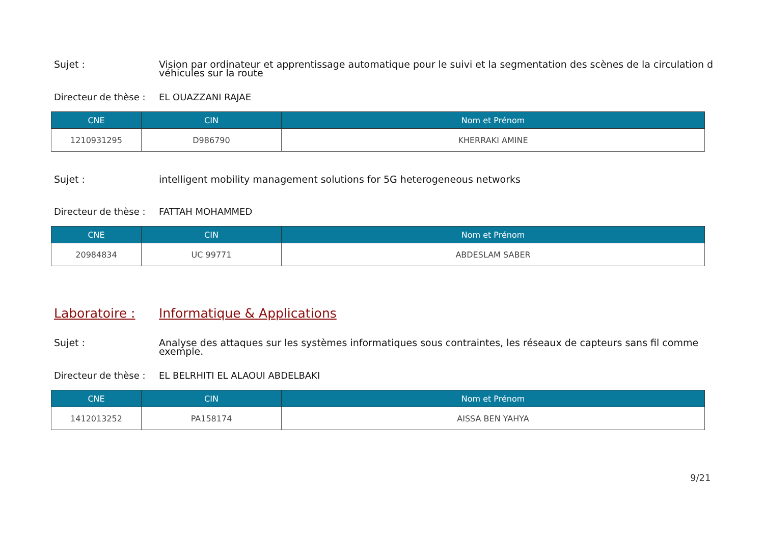Sujet : Vision par ordinateur et apprentissage automatique pour le suivi et la segmentation des scènes de la circulation d
véhicules sur la route
Directeur de thèse :
EL OUAZZANI RAJAE
| CNE | CIN | Nom et Prénom |
| --- | --- | --- |
| 1210931295 | D986790 | KHERRAKI AMINE |
Sujet : intelligent mobility management solutions for 5G heterogeneous networks
Directeur de thèse :
FATTAH MOHAMMED
| CNE | CIN | Nom et Prénom |
| --- | --- | --- |
| 20984834 | UC 99771 | ABDESLAM SABER |
Laboratoire : Informatique & Applications
Sujet : Analyse des attaques sur les systèmes informatiques sous contraintes, les réseaux de capteurs sans fil comme
exemple.
Directeur de thèse :
EL BELRHITI EL ALAOUI ABDELBAKI
| CNE | CIN | Nom et Prénom |
| --- | --- | --- |
| 1412013252 | PA158174 | AISSA BEN YAHYA |
9/21